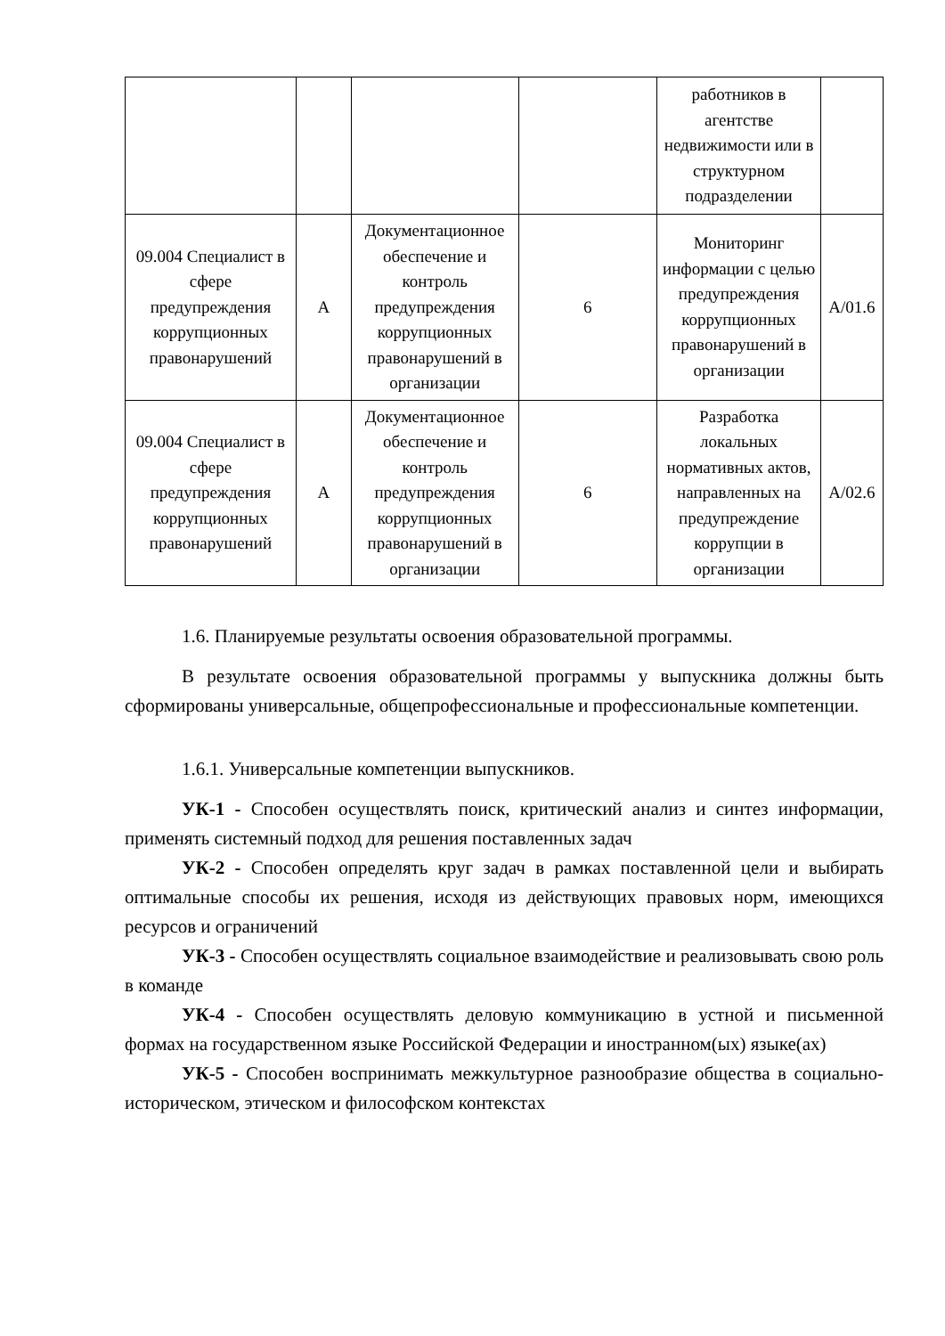| | | | | работников в агентстве недвижимости или в структурном подразделении | |
| 09.004 Специалист в сфере предупреждения коррупционных правонарушений | A | Документационное обеспечение и контроль предупреждения коррупционных правонарушений в организации | 6 | Мониторинг информации с целью предупреждения коррупционных правонарушений в организации | A/01.6 |
| 09.004 Специалист в сфере предупреждения коррупционных правонарушений | A | Документационное обеспечение и контроль предупреждения коррупционных правонарушений в организации | 6 | Разработка локальных нормативных актов, направленных на предупреждение коррупции в организации | A/02.6 |
1.6. Планируемые результаты освоения образовательной программы.
В результате освоения образовательной программы у выпускника должны быть сформированы универсальные, общепрофессиональные и профессиональные компетенции.
1.6.1. Универсальные компетенции выпускников.
УК-1 - Способен осуществлять поиск, критический анализ и синтез информации, применять системный подход для решения поставленных задач
УК-2 - Способен определять круг задач в рамках поставленной цели и выбирать оптимальные способы их решения, исходя из действующих правовых норм, имеющихся ресурсов и ограничений
УК-3 - Способен осуществлять социальное взаимодействие и реализовывать свою роль в команде
УК-4 - Способен осуществлять деловую коммуникацию в устной и письменной формах на государственном языке Российской Федерации и иностранном(ых) языке(ах)
УК-5 - Способен воспринимать межкультурное разнообразие общества в социально-историческом, этическом и философском контекстах